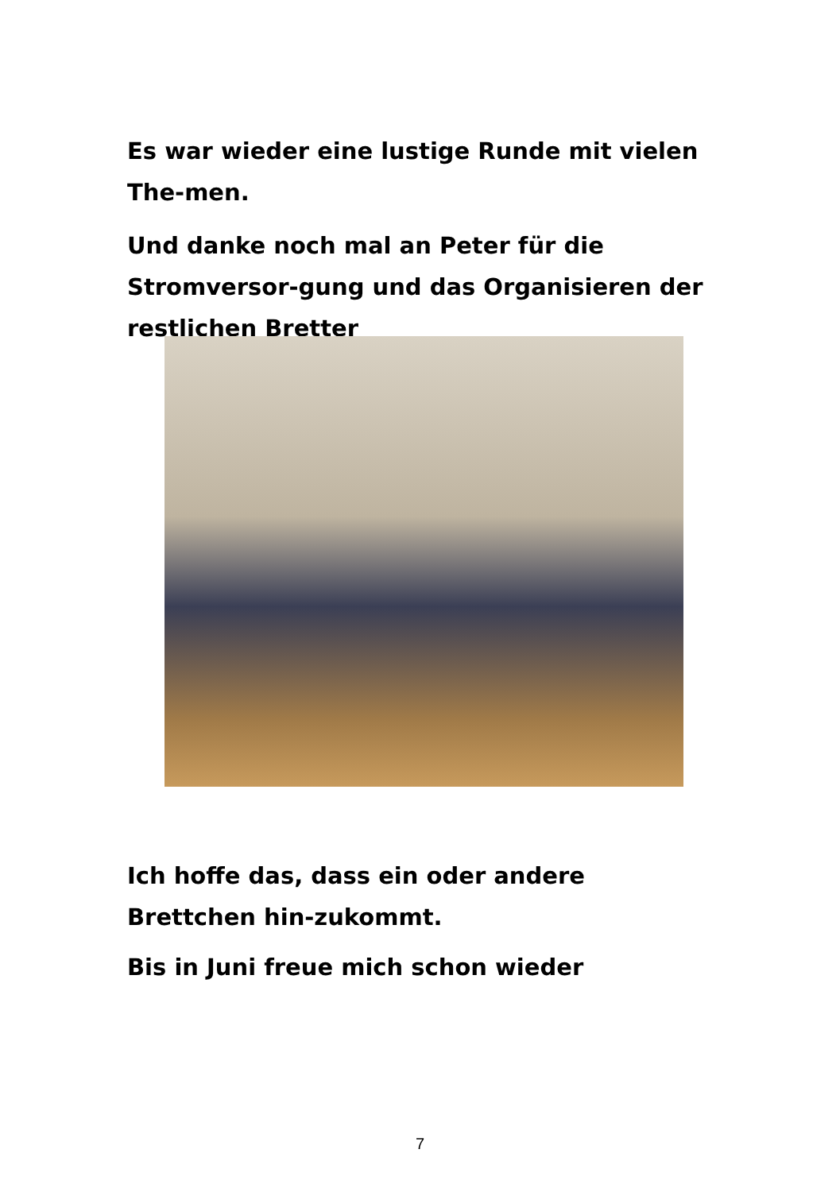Es war wieder eine lustige Runde mit vielen The-men.
Und danke noch mal an Peter für die Stromversor-gung und das Organisieren der restlichen Bretter
Ich hoffe das, dass ein oder andere Brettchen hin-zukommt.
Bis in Juni freue mich schon wieder
7